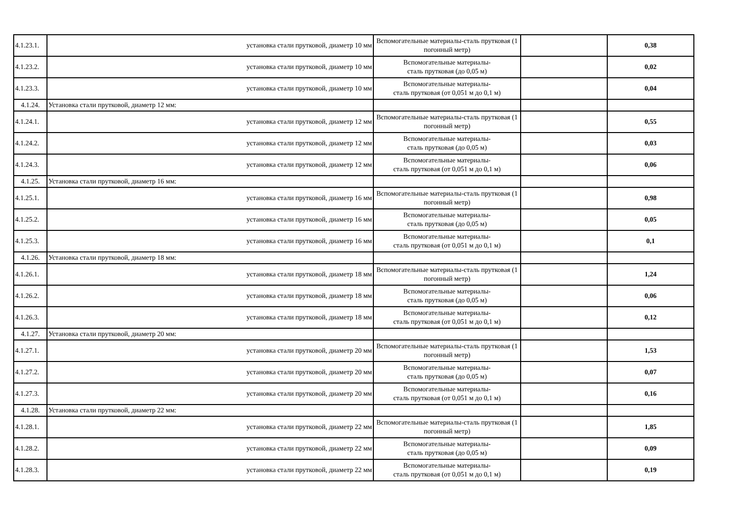| 4.1.23.1. | установка стали прутковой, диаметр 10 мм | Вспомогательные материалы-сталь прутковая (1 погонный метр) | | 0,38 |
| 4.1.23.2. | установка стали прутковой, диаметр 10 мм | Вспомогательные материалы- сталь прутковая (до 0,05 м) | | 0,02 |
| 4.1.23.3. | установка стали прутковой, диаметр 10 мм | Вспомогательные материалы- сталь прутковая (от 0,051 м до 0,1 м) | | 0,04 |
| 4.1.24. | Установка стали прутковой, диаметр 12 мм: | | | |
| 4.1.24.1. | установка стали прутковой, диаметр 12 мм | Вспомогательные материалы-сталь прутковая (1 погонный метр) | | 0,55 |
| 4.1.24.2. | установка стали прутковой, диаметр 12 мм | Вспомогательные материалы- сталь прутковая (до 0,05 м) | | 0,03 |
| 4.1.24.3. | установка стали прутковой, диаметр 12 мм | Вспомогательные материалы- сталь прутковая (от 0,051 м до 0,1 м) | | 0,06 |
| 4.1.25. | Установка стали прутковой, диаметр 16 мм: | | | |
| 4.1.25.1. | установка стали прутковой, диаметр 16 мм | Вспомогательные материалы-сталь прутковая (1 погонный метр) | | 0,98 |
| 4.1.25.2. | установка стали прутковой, диаметр 16 мм | Вспомогательные материалы- сталь прутковая (до 0,05 м) | | 0,05 |
| 4.1.25.3. | установка стали прутковой, диаметр 16 мм | Вспомогательные материалы- сталь прутковая (от 0,051 м до 0,1 м) | | 0,1 |
| 4.1.26. | Установка стали прутковой, диаметр 18 мм: | | | |
| 4.1.26.1. | установка стали прутковой, диаметр 18 мм | Вспомогательные материалы-сталь прутковая (1 погонный метр) | | 1,24 |
| 4.1.26.2. | установка стали прутковой, диаметр 18 мм | Вспомогательные материалы- сталь прутковая (до 0,05 м) | | 0,06 |
| 4.1.26.3. | установка стали прутковой, диаметр 18 мм | Вспомогательные материалы- сталь прутковая (от 0,051 м до 0,1 м) | | 0,12 |
| 4.1.27. | Установка стали прутковой, диаметр 20 мм: | | | |
| 4.1.27.1. | установка стали прутковой, диаметр 20 мм | Вспомогательные материалы-сталь прутковая (1 погонный метр) | | 1,53 |
| 4.1.27.2. | установка стали прутковой, диаметр 20 мм | Вспомогательные материалы- сталь прутковая (до 0,05 м) | | 0,07 |
| 4.1.27.3. | установка стали прутковой, диаметр 20 мм | Вспомогательные материалы- сталь прутковая (от 0,051 м до 0,1 м) | | 0,16 |
| 4.1.28. | Установка стали прутковой, диаметр 22 мм: | | | |
| 4.1.28.1. | установка стали прутковой, диаметр 22 мм | Вспомогательные материалы-сталь прутковая (1 погонный метр) | | 1,85 |
| 4.1.28.2. | установка стали прутковой, диаметр 22 мм | Вспомогательные материалы- сталь прутковая (до 0,05 м) | | 0,09 |
| 4.1.28.3. | установка стали прутковой, диаметр 22 мм | Вспомогательные материалы- сталь прутковая (от 0,051 м до 0,1 м) | | 0,19 |